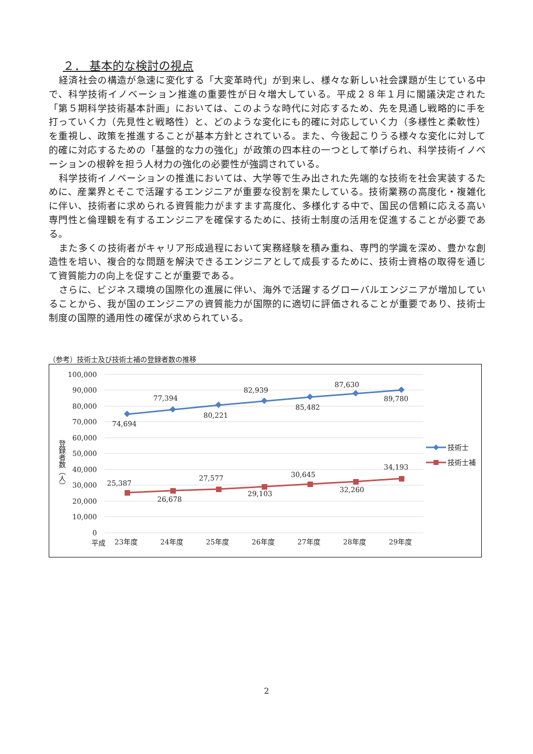２． 基本的な検討の視点
経済社会の構造が急速に変化する「大変革時代」が到来し、様々な新しい社会課題が生じている中で、科学技術イノベーション推進の重要性が日々増大している。平成２８年１月に閣議決定された「第５期科学技術基本計画」においては、このような時代に対応するため、先を見通し戦略的に手を打っていく力（先見性と戦略性）と、どのような変化にも的確に対応していく力（多様性と柔軟性）を重視し、政策を推進することが基本方針とされている。また、今後起こりうる様々な変化に対して的確に対応するための「基盤的な力の強化」が政策の四本柱の一つとして挙げられ、科学技術イノベーションの根幹を担う人材力の強化の必要性が強調されている。
科学技術イノベーションの推進においては、大学等で生み出された先端的な技術を社会実装するために、産業界とそこで活躍するエンジニアが重要な役割を果たしている。技術業務の高度化・複雑化に伴い、技術者に求められる資質能力がますます高度化、多様化する中で、国民の信頼に応える高い専門性と倫理観を有するエンジニアを確保するために、技術士制度の活用を促進することが必要である。
また多くの技術者がキャリア形成過程において実務経験を積み重ね、専門的学識を深め、豊かな創造性を培い、複合的な問題を解決できるエンジニアとして成長するために、技術士資格の取得を通じて資質能力の向上を促すことが重要である。
さらに、ビジネス環境の国際化の進展に伴い、海外で活躍するグローバルエンジニアが増加していることから、我が国のエンジニアの資質能力が国際的に適切に評価されることが重要であり、技術士制度の国際的通用性の確保が求められている。
（参考）技術士及び技術士補の登録者数の推移
100,000
90,000
80,000
70,000
60,000
50,000
40,000
30,000
20,000
10,000
0
登録者数（人）
74,694
77,394
80,221
82,939
85,482
87,630
89,780
25,387
26,678
27,577
29,103
30,645
32,260
34,193
平成
23年度
24年度
25年度
26年度
27年度
28年度
29年度
技術士
技術士補
2